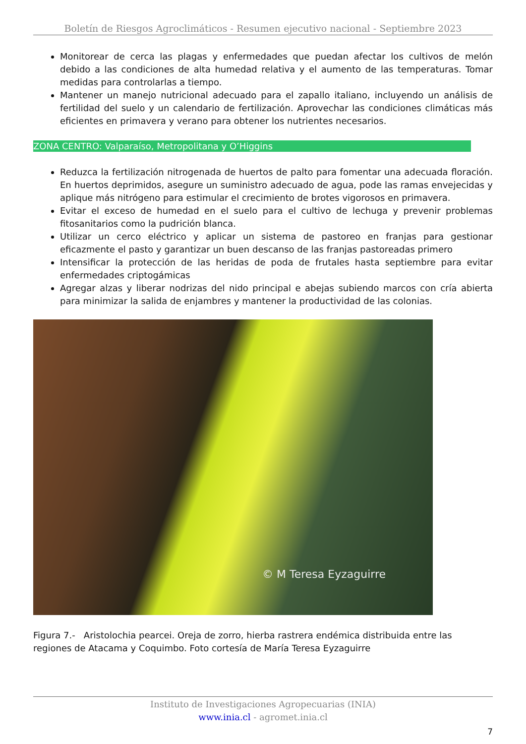Boletín de Riesgos Agroclimáticos - Resumen ejecutivo nacional - Septiembre 2023
Monitorear de cerca las plagas y enfermedades que puedan afectar los cultivos de melón debido a las condiciones de alta humedad relativa y el aumento de las temperaturas. Tomar medidas para controlarlas a tiempo.
Mantener un manejo nutricional adecuado para el zapallo italiano, incluyendo un análisis de fertilidad del suelo y un calendario de fertilización. Aprovechar las condiciones climáticas más eficientes en primavera y verano para obtener los nutrientes necesarios.
ZONA CENTRO: Valparaíso, Metropolitana y O’Higgins
Reduzca la fertilización nitrogenada de huertos de palto para fomentar una adecuada floración. En huertos deprimidos, asegure un suministro adecuado de agua, pode las ramas envejecidas y aplique más nitrógeno para estimular el crecimiento de brotes vigorosos en primavera.
Evitar el exceso de humedad en el suelo para el cultivo de lechuga y prevenir problemas fitosanitarios como la pudrición blanca.
Utilizar un cerco eléctrico y aplicar un sistema de pastoreo en franjas para gestionar eficazmente el pasto y garantizar un buen descanso de las franjas pastoreadas primero
Intensificar la protección de las heridas de poda de frutales hasta septiembre para evitar enfermedades criptogámicas
Agregar alzas y liberar nodrizas del nido principal e abejas subiendo marcos con cría abierta para minimizar la salida de enjambres y mantener la productividad de las colonias.
© M Teresa Eyzaguirre
Figura 7.- Aristolochia pearcei. Oreja de zorro, hierba rastrera endémica distribuida entre las regiones de Atacama y Coquimbo. Foto cortesía de María Teresa Eyzaguirre
Instituto de Investigaciones Agropecuarias (INIA)
www.inia.cl - agromet.inia.cl
7